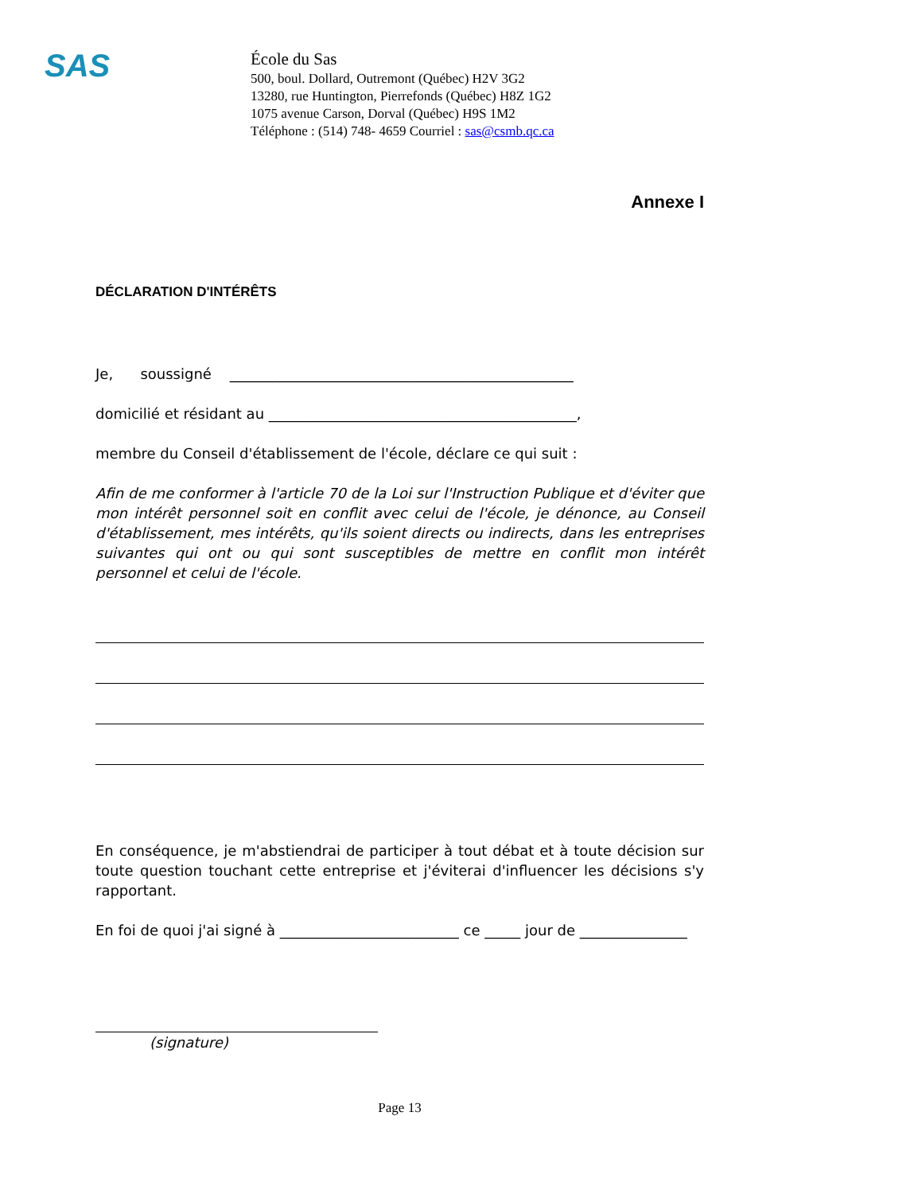SAS
École du Sas
500, boul. Dollard, Outremont (Québec) H2V 3G2
13280, rue Huntington, Pierrefonds (Québec) H8Z 1G2
1075 avenue Carson, Dorval (Québec) H9S 1M2
Téléphone : (514) 748- 4659 Courriel : sas@csmb.qc.ca
Annexe I
DÉCLARATION D'INTÉRÊTS
Je, soussigné ________________________________________________
domicilié et résidant au ___________________________________________,
membre du Conseil d'établissement de l'école, déclare ce qui suit :
Afin de me conformer à l'article 70 de la Loi sur l'Instruction Publique et d'éviter que mon intérêt personnel soit en conflit avec celui de l'école, je dénonce, au Conseil d'établissement, mes intérêts, qu'ils soient directs ou indirects, dans les entreprises suivantes qui ont ou qui sont susceptibles de mettre en conflit mon intérêt personnel et celui de l'école.
En conséquence, je m'abstiendrai de participer à tout débat et à toute décision sur toute question touchant cette entreprise et j'éviterai d'influencer les décisions s'y rapportant.
En foi de quoi j'ai signé à _________________________ ce _____ jour de _______________
(signature)
Page 13